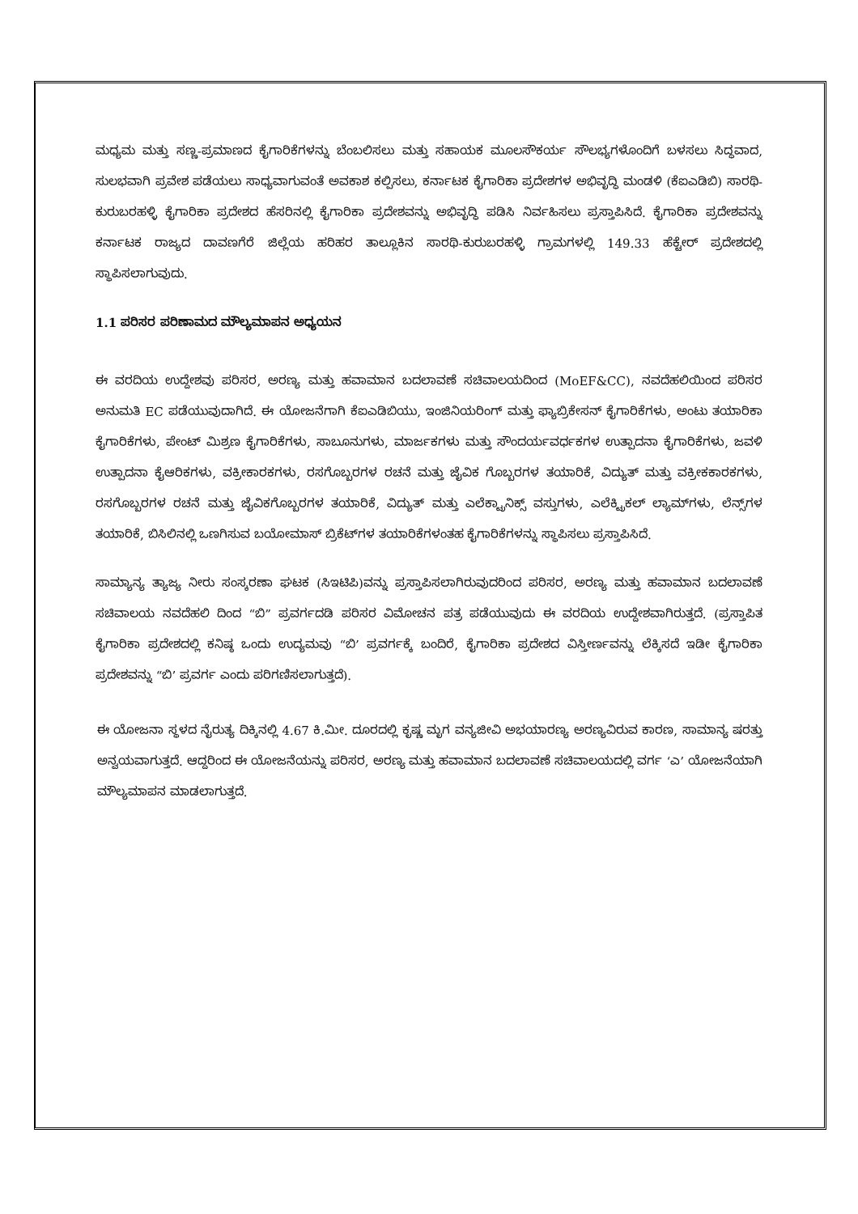ಮಧ್ಯಮ ಮತ್ತು ಸಣ್ಣ-ಪ್ರಮಾಣದ ಕೈಗಾರಿಕೆಗಳನ್ನು ಬೆಂಬಲಿಸಲು ಮತ್ತು ಸಹಾಯಕ ಮೂಲಸೌಕರ್ಯ ಸೌಲಭ್ಯಗಳೊಂದಿಗೆ ಬಳಸಲು ಸಿದ್ಧವಾದ, ಸುಲಭವಾಗಿ ಪ್ರವೇಶ ಪಡೆಯಲು ಸಾಧ್ಯವಾಗುವಂತೆ ಅವಕಾಶ ಕಲ್ಪಿಸಲು, ಕರ್ನಾಟಕ ಕೈಗಾರಿಕಾ ಪ್ರದೇಶಗಳ ಅಭಿವೃದ್ಧಿ ಮಂಡಳಿ (ಕೆಐಎಡಿಬಿ) ಸಾರಥಿ-ಕುರುಬರಹಳ್ಳಿ ಕೈಗಾರಿಕಾ ಪ್ರದೇಶದ ಹೆಸರಿನಲ್ಲಿ ಕೈಗಾರಿಕಾ ಪ್ರದೇಶವನ್ನು ಅಭಿವೃದ್ಧಿ ಪಡಿಸಿ ನಿರ್ವಹಿಸಲು ಪ್ರಸ್ತಾಪಿಸಿದೆ. ಕೈಗಾರಿಕಾ ಪ್ರದೇಶವನ್ನು ಕರ್ನಾಟಕ ರಾಜ್ಯದ ದಾವಣಗೆರೆ ಜಿಲ್ಲೆಯ ಹರಿಹರ ತಾಲ್ಲೂಕಿನ ಸಾರಥಿ-ಕುರುಬರಹಳ್ಳಿ ಗ್ರಾಮಗಳಲ್ಲಿ 149.33 ಹೆಕ್ಟೇರ್ ಪ್ರದೇಶದಲ್ಲಿ ಸ್ಥಾಪಿಸಲಾಗುವುದು.
1.1 ಪರಿಸರ ಪರಿಣಾಮದ ಮೌಲ್ಯಮಾಪನ ಅಧ್ಯಯನ
ಈ ವರದಿಯ ಉದ್ದೇಶವು ಪರಿಸರ, ಅರಣ್ಯ ಮತ್ತು ಹವಾಮಾನ ಬದಲಾವಣೆ ಸಚಿವಾಲಯದಿಂದ (MoEF&CC), ನವದೆಹಲಿಯಿಂದ ಪರಿಸರ ಅನುಮತಿ EC ಪಡೆಯುವುದಾಗಿದೆ. ಈ ಯೋಜನೆಗಾಗಿ ಕೆಐಎಡಿಬಿಯು, ಇಂಜಿನಿಯರಿಂಗ್ ಮತ್ತು ಫ್ಯಾಬ್ರಿಕೇಸನ್ ಕೈಗಾರಿಕೆಗಳು, ಅಂಟು ತಯಾರಿಕಾ ಕೈಗಾರಿಕೆಗಳು, ಪೇಂಟ್ ಮಿಶ್ರಣ ಕೈಗಾರಿಕೆಗಳು, ಸಾಬೂನುಗಳು, ಮಾರ್ಜಕಗಳು ಮತ್ತು ಸೌಂದರ್ಯವರ್ಧಕಗಳ ಉತ್ಪಾದನಾ ಕೈಗಾರಿಕೆಗಳು, ಜವಳಿ ಉತ್ಪಾದನಾ ಕೈಆರಿಕಗಳು, ವಕ್ರೀಕಾರಕಗಳು, ರಸಗೊಬ್ಬರಗಳ ರಚನೆ ಮತ್ತು ಜೈವಿಕ ಗೊಬ್ಬರಗಳ ತಯಾರಿಕೆ, ವಿದ್ಯುತ್ ಮತ್ತು ವಕ್ರೀಕಕಾರಕಗಳು, ರಸಗೊಬ್ಬರಗಳ ರಚನೆ ಮತ್ತು ಜೈವಿಕಗೊಬ್ಬರಗಳ ತಯಾರಿಕೆ, ವಿದ್ಯುತ್ ಮತ್ತು ಎಲೆಕ್ಟ್ರಾನಿಕ್ಸ್ ವಸ್ತುಗಳು, ಎಲೆಕ್ಟ್ರಿಕಲ್ ಲ್ಯಾಮ್‌ಗಳು, ಲೆನ್ಸ್‌ಗಳ ತಯಾರಿಕೆ, ಬಿಸಿಲಿನಲ್ಲಿ ಒಣಗಿಸುವ ಬಯೋಮಾಸ್ ಬ್ರಿಕೆಟ್‌ಗಳ ತಯಾರಿಕೆಗಳಂತಹ ಕೈಗಾರಿಕೆಗಳನ್ನು ಸ್ಥಾಪಿಸಲು ಪ್ರಸ್ತಾಪಿಸಿದೆ.
ಸಾಮ್ಯಾನ್ಯ ತ್ಯಾಜ್ಯ ನೀರು ಸಂಸ್ಕರಣಾ ಘಟಕ (ಸಿಇಟಿಪಿ)ವನ್ನು ಪ್ರಸ್ತಾಪಿಸಲಾಗಿರುವುದರಿಂದ ಪರಿಸರ, ಅರಣ್ಯ ಮತ್ತು ಹವಾಮಾನ ಬದಲಾವಣೆ ಸಚಿವಾಲಯ ನವದೆಹಲಿ ದಿಂದ “ಬಿ” ಪ್ರವರ್ಗದಡಿ ಪರಿಸರ ವಿಮೋಚನ ಪತ್ರ ಪಡೆಯುವುದು ಈ ವರದಿಯ ಉದ್ದೇಶವಾಗಿರುತ್ತದೆ. (ಪ್ರಸ್ತಾಪಿತ ಕೈಗಾರಿಕಾ ಪ್ರದೇಶದಲ್ಲಿ ಕನಿಷ್ಠ ಒಂದು ಉದ್ಯಮವು “ಬಿ’ ಪ್ರವರ್ಗಕ್ಕೆ ಬಂದಿರೆ, ಕೈಗಾರಿಕಾ ಪ್ರದೇಶದ ವಿಸ್ತೀರ್ಣವನ್ನು ಲೆಕ್ಕಿಸದೆ ಇಡೀ ಕೈಗಾರಿಕಾ ಪ್ರದೇಶವನ್ನು “ಬಿ’ ಪ್ರವರ್ಗ ಎಂದು ಪರಿಗಣಿಸಲಾಗುತ್ತದೆ).
ಈ ಯೋಜನಾ ಸ್ಥಳದ ನೈರುತ್ಯ ದಿಕ್ಕಿನಲ್ಲಿ 4.67 ಕಿ.ಮೀ. ದೂರದಲ್ಲಿ ಕೃಷ್ಣ ಮೃಗ ವನ್ಯಜೀವಿ ಅಭಯಾರಣ್ಯ ಅರಣ್ಯವಿರುವ ಕಾರಣ, ಸಾಮಾನ್ಯ ಷರತ್ತು ಅನ್ವಯವಾಗುತ್ತದೆ. ಆದ್ದರಿಂದ ಈ ಯೋಜನೆಯನ್ನು ಪರಿಸರ, ಅರಣ್ಯ ಮತ್ತು ಹವಾಮಾನ ಬದಲಾವಣೆ ಸಚಿವಾಲಯದಲ್ಲಿ ವರ್ಗ ‘ಎ’ ಯೋಜನೆಯಾಗಿ ಮೌಲ್ಯಮಾಪನ ಮಾಡಲಾಗುತ್ತದೆ.